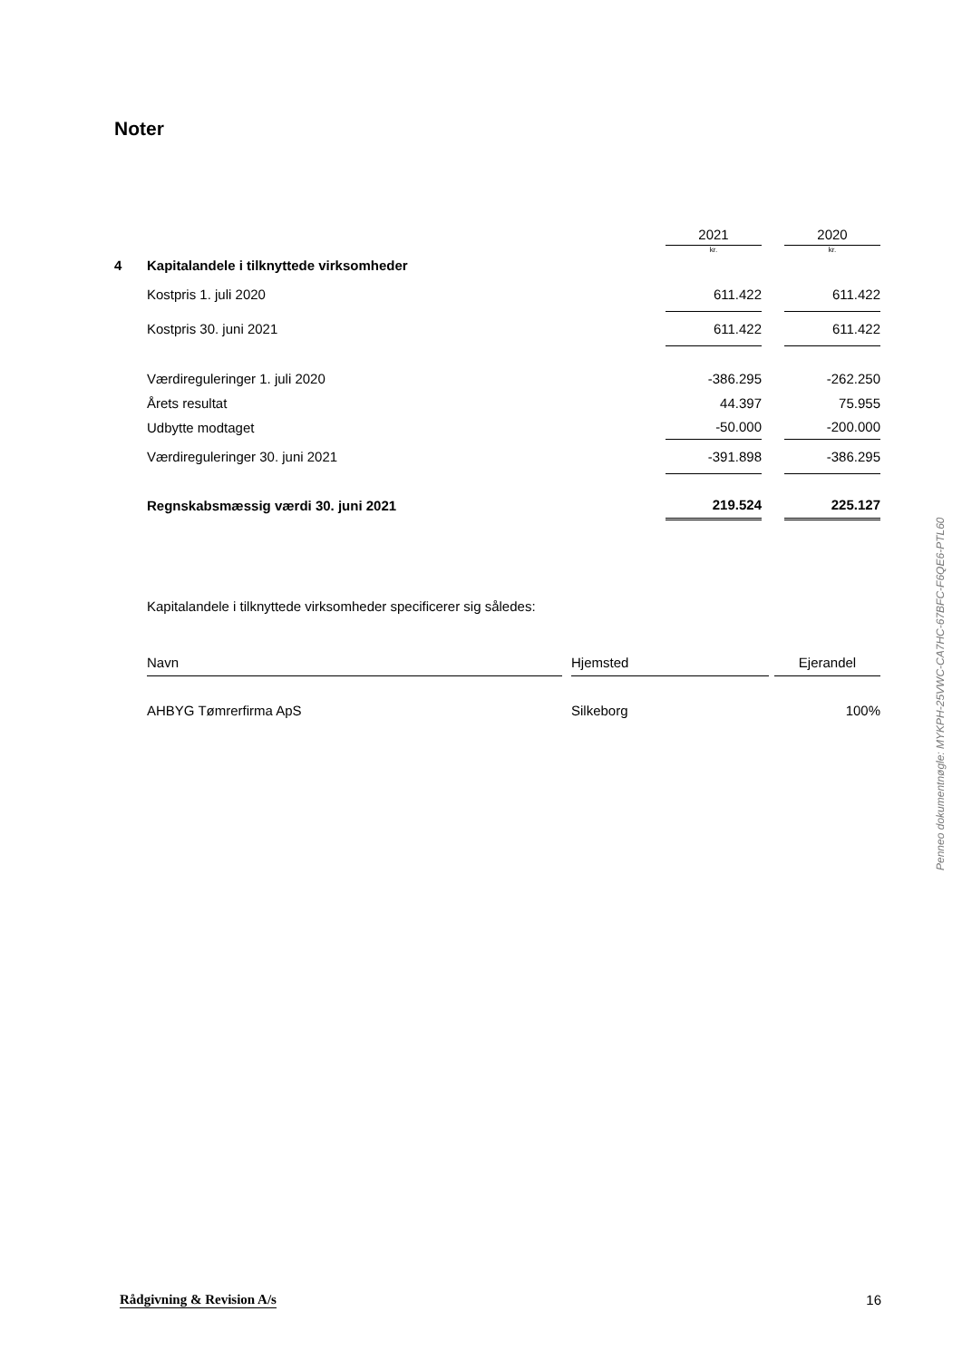Noter
| | | 2021 | | 2020 |
| | | kr. | | kr. |
| 4 | Kapitalandele i tilknyttede virksomheder | | | |
| | Kostpris 1. juli 2020 | 611.422 | | 611.422 |
| | Kostpris 30. juni 2021 | 611.422 | | 611.422 |
| | Værdireguleringer 1. juli 2020 | -386.295 | | -262.250 |
| | Årets resultat | 44.397 | | 75.955 |
| | Udbytte modtaget | -50.000 | | -200.000 |
| | Værdireguleringer 30. juni 2021 | -391.898 | | -386.295 |
| | Regnskabsmæssig værdi 30. juni 2021 | 219.524 | | 225.127 |
Kapitalandele i tilknyttede virksomheder specificerer sig således:
| Navn | | Hjemsted | | Ejerandel |
| --- | --- | --- | --- | --- |
| AHBYG Tømrerfirma ApS | | Silkeborg | | 100% |
Penneo dokumentnøgle: MYKPH-25VWC-CA7HC-67BFC-F6QE6-PTL60
Rådgivning & Revision A/s 16